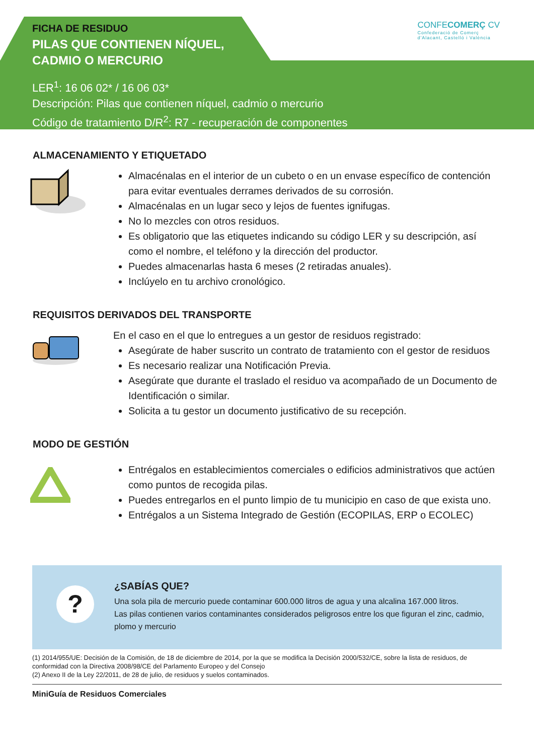FICHA DE RESIDUO
PILAS QUE CONTIENEN NÍQUEL,
CADMIO O MERCURIO
LER<sup>1</sup>: 16 06 02* / 16 06 03*
Descripción: Pilas que contienen níquel, cadmio o mercurio
Código de tratamiento D/R<sup>2</sup>: R7 - recuperación de componentes
CONFECOMERÇ CV
Confederació de Comerç
d'Alacant, Castelló i València
ALMACENAMIENTO Y ETIQUETADO
Almacénalas en el interior de un cubeto o en un envase específico de contención para evitar eventuales derrames derivados de su corrosión.
Almacénalas en un lugar seco y lejos de fuentes ignifugas.
No lo mezcles con otros residuos.
Es obligatorio que las etiquetes indicando su código LER y su descripción, así como el nombre, el teléfono y la dirección del productor.
Puedes almacenarlas hasta 6 meses (2 retiradas anuales).
Inclúyelo en tu archivo cronológico.
REQUISITOS DERIVADOS DEL TRANSPORTE
En el caso en el que lo entregues a un gestor de residuos registrado:
Asegúrate de haber suscrito un contrato de tratamiento con el gestor de residuos
Es necesario realizar una Notificación Previa.
Asegúrate que durante el traslado el residuo va acompañado de un Documento de Identificación o similar.
Solicita a tu gestor un documento justificativo de su recepción.
MODO DE GESTIÓN
Entrégalos en establecimientos comerciales o edificios administrativos que actúen como puntos de recogida pilas.
Puedes entregarlos en el punto limpio de tu municipio en caso de que exista uno.
Entrégalos a un Sistema Integrado de Gestión (ECOPILAS, ERP o ECOLEC)
?
¿SABÍAS QUE?
Una sola pila de mercurio puede contaminar 600.000 litros de agua y una alcalina 167.000 litros.
Las pilas contienen varios contaminantes considerados peligrosos entre los que figuran el zinc, cadmio, plomo y mercurio
(1) 2014/955/UE: Decisión de la Comisión, de 18 de diciembre de 2014, por la que se modifica la Decisión 2000/532/CE, sobre la lista de residuos, de conformidad con la Directiva 2008/98/CE del Parlamento Europeo y del Consejo
(2) Anexo II de la Ley 22/2011, de 28 de julio, de residuos y suelos contaminados.
MiniGuía de Residuos Comerciales